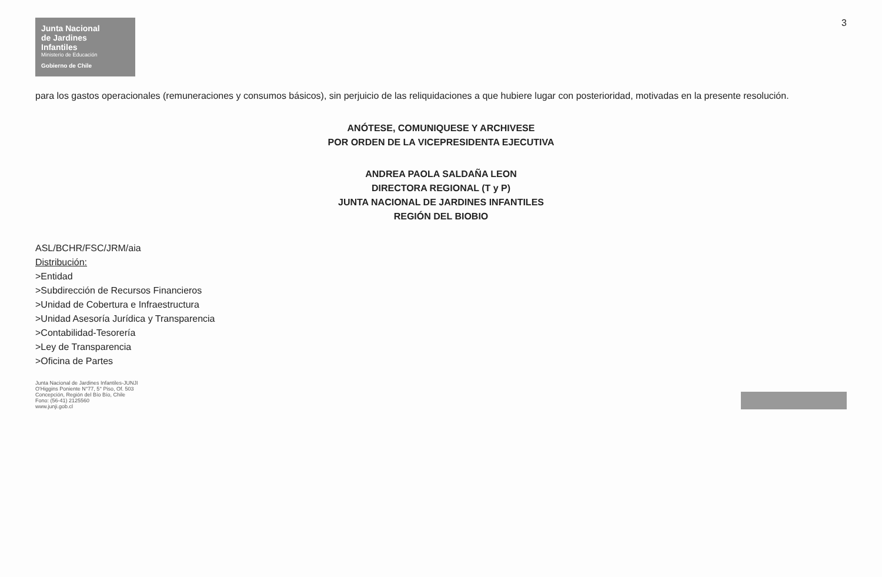3
Junta Nacional
de Jardines
Infantiles
Ministerio de Educación
Gobierno de Chile
para los gastos operacionales (remuneraciones y consumos básicos), sin perjuicio de las reliquidaciones a que hubiere lugar con posterioridad, motivadas en la presente resolución.
ANÓTESE, COMUNIQUESE Y ARCHIVESE
POR ORDEN DE LA VICEPRESIDENTA EJECUTIVA
ANDREA PAOLA SALDAÑA LEON
DIRECTORA REGIONAL (T y P)
JUNTA NACIONAL DE JARDINES INFANTILES
REGIÓN DEL BIOBIO
ASL/BCHR/FSC/JRM/aia
Distribución:
>Entidad
>Subdirección de Recursos Financieros
>Unidad de Cobertura e Infraestructura
>Unidad Asesoría Jurídica y Transparencia
>Contabilidad-Tesorería
>Ley de Transparencia
>Oficina de Partes
Junta Nacional de Jardines Infantiles-JUNJI
O'Higgins Poniente N°77, 5° Piso, Of. 503
Concepción, Región del Bío Bío, Chile
Fono: (56-41) 2125560
www.junji.gob.cl